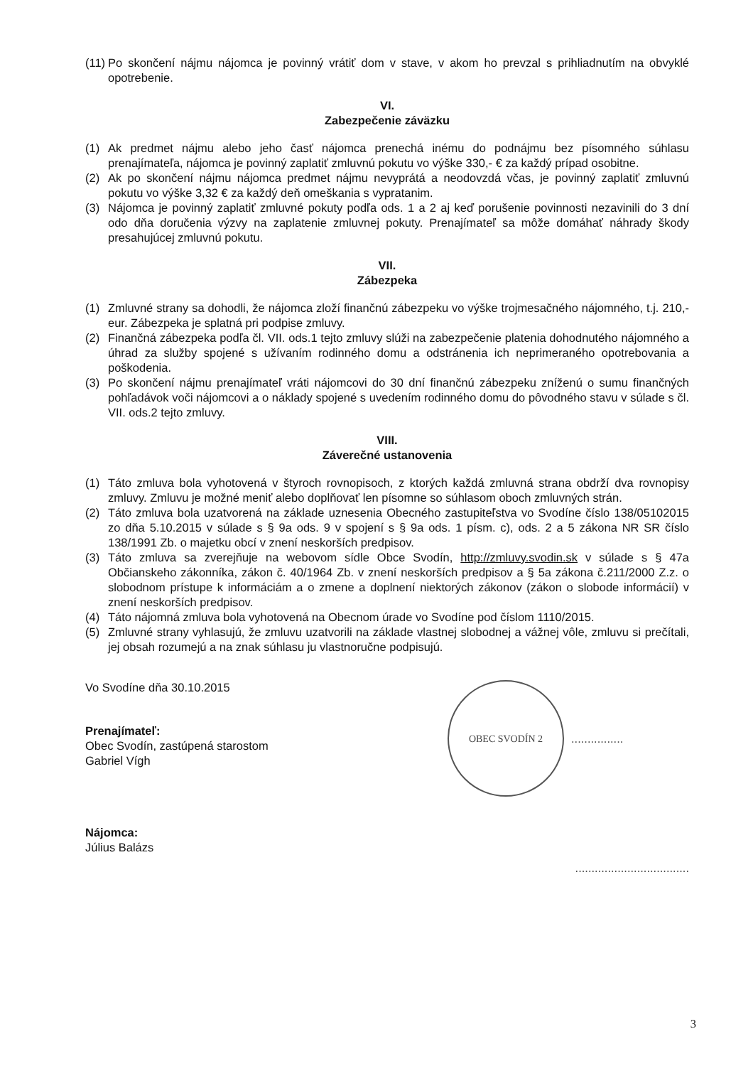(11)
Po skončení nájmu nájomca je povinný vrátiť dom v stave, v akom ho prevzal s prihliadnutím na obvyklé opotrebenie.
VI.
Zabezpečenie záväzku
(1) Ak predmet nájmu alebo jeho časť nájomca prenechá inému do podnájmu bez písomného súhlasu prenajímateľa, nájomca je povinný zaplatiť zmluvnú pokutu vo výške 330,- € za každý prípad osobitne.
(2) Ak po skončení nájmu nájomca predmet nájmu nevyprátá a neodovzdá včas, je povinný zaplatiť zmluvnú pokutu vo výške 3,32 € za každý deň omeškania s vypratanim.
(3) Nájomca je povinný zaplatiť zmluvné pokuty podľa ods. 1 a 2 aj keď porušenie povinnosti nezavinili do 3 dní odo dňa doručenia výzvy na zaplatenie zmluvnej pokuty. Prenajímateľ sa môže domáhať náhrady škody presahujúcej zmluvnú pokutu.
VII.
Zábezpeka
(1) Zmluvné strany sa dohodli, že nájomca zloží finančnú zábezpeku vo výške trojmesačného nájomného, t.j. 210,- eur. Zábezpeka je splatná pri podpise zmluvy.
(2) Finančná zábezpeka podľa čl. VII. ods.1 tejto zmluvy slúži na zabezpečenie platenia dohodnutého nájomného a úhrad za služby spojené s užívaním rodinného domu a odstránenia ich neprimeraného opotrebovania a poškodenia.
(3) Po skončení nájmu prenajímateľ vráti nájomcovi do 30 dní finančnú zábezpeku zníženú o sumu finančných pohľadávok voči nájomcovi a o náklady spojené s uvedením rodinného domu do pôvodného stavu v súlade s čl. VII. ods.2 tejto zmluvy.
VIII.
Záverečné ustanovenia
(1) Táto zmluva bola vyhotovená v štyroch rovnopisoch, z ktorých každá zmluvná strana obdrží dva rovnopisy zmluvy. Zmluvu je možné meniť alebo doplňovať len písomne so súhlasom oboch zmluvných strán.
(2) Táto zmluva bola uzatvorená na základe uznesenia Obecného zastupiteľstva vo Svodíne číslo 138/05102015 zo dňa 5.10.2015 v súlade s § 9a ods. 9 v spojení s § 9a ods. 1 písm. c), ods. 2 a 5 zákona NR SR číslo 138/1991 Zb. o majetku obcí v znení neskorších predpisov.
(3) Táto zmluva sa zverejňuje na webovom sídle Obce Svodín, http://zmluvy.svodin.sk v súlade s § 47a Občianskeho zákonníka, zákon č. 40/1964 Zb. v znení neskorších predpisov a § 5a zákona č.211/2000 Z.z. o slobodnom prístupe k informáciám a o zmene a doplnení niektorých zákonov (zákon o slobode informácií) v znení neskorších predpisov.
(4) Táto nájomná zmluva bola vyhotovená na Obecnom úrade vo Svodíne pod číslom 1110/2015.
(5) Zmluvné strany vyhlasujú, že zmluvu uzatvorili na základe vlastnej slobodnej a vážnej vôle, zmluvu si prečítali, jej obsah rozumejú a na znak súhlasu ju vlastnoručne podpisujú.
Vo Svodíne dňa 30.10.2015
Prenajímateľ:
Obec Svodín, zastúpená starostom
Gabriel Vígh
Nájomca:
Július Balázs
OBEC SVODÍN 2
................
...................................
3